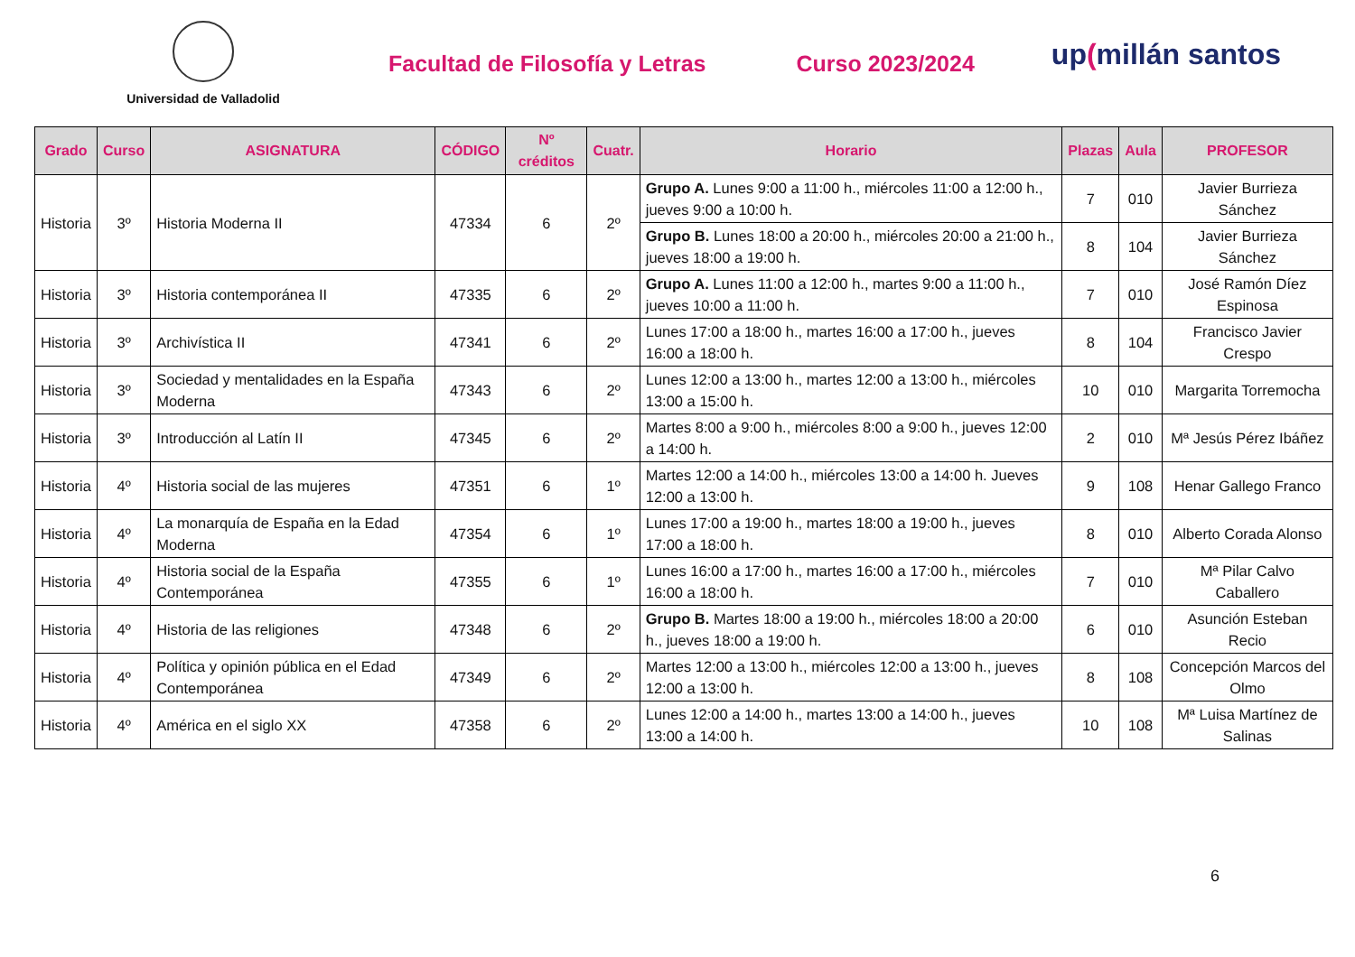Universidad de Valladolid
Facultad de Filosofía y Letras Curso 2023/2024
up(millán santos
| Grado | Curso | ASIGNATURA | CÓDIGO | Nº créditos | Cuatr. | Horario | Plazas | Aula | PROFESOR |
| --- | --- | --- | --- | --- | --- | --- | --- | --- | --- |
| Historia | 3º | Historia Moderna II | 47334 | 6 | 2º | Grupo A. Lunes 9:00 a 11:00 h., miércoles 11:00 a 12:00 h., jueves 9:00 a 10:00 h. | 7 | 010 | Javier Burrieza Sánchez |
| | | | | | | Grupo B. Lunes 18:00 a 20:00 h., miércoles 20:00 a 21:00 h., jueves 18:00 a 19:00 h. | 8 | 104 | Javier Burrieza Sánchez |
| Historia | 3º | Historia contemporánea II | 47335 | 6 | 2º | Grupo A. Lunes 11:00 a 12:00 h., martes 9:00 a 11:00 h., jueves 10:00 a 11:00 h. | 7 | 010 | José Ramón Díez Espinosa |
| Historia | 3º | Archivística II | 47341 | 6 | 2º | Lunes 17:00 a 18:00 h., martes 16:00 a 17:00 h., jueves 16:00 a 18:00 h. | 8 | 104 | Francisco Javier Crespo |
| Historia | 3º | Sociedad y mentalidades en la España Moderna | 47343 | 6 | 2º | Lunes 12:00 a 13:00 h., martes 12:00 a 13:00 h., miércoles 13:00 a 15:00 h. | 10 | 010 | Margarita Torremocha |
| Historia | 3º | Introducción al Latín II | 47345 | 6 | 2º | Martes 8:00 a 9:00 h., miércoles 8:00 a 9:00 h., jueves 12:00 a 14:00 h. | 2 | 010 | Mª Jesús Pérez Ibáñez |
| Historia | 4º | Historia social de las mujeres | 47351 | 6 | 1º | Martes 12:00 a 14:00 h., miércoles 13:00 a 14:00 h. Jueves 12:00 a 13:00 h. | 9 | 108 | Henar Gallego Franco |
| Historia | 4º | La monarquía de España en la Edad Moderna | 47354 | 6 | 1º | Lunes 17:00 a 19:00 h., martes 18:00 a 19:00 h., jueves 17:00 a 18:00 h. | 8 | 010 | Alberto Corada Alonso |
| Historia | 4º | Historia social de la España Contemporánea | 47355 | 6 | 1º | Lunes 16:00 a 17:00 h., martes 16:00 a 17:00 h., miércoles 16:00 a 18:00 h. | 7 | 010 | Mª Pilar Calvo Caballero |
| Historia | 4º | Historia de las religiones | 47348 | 6 | 2º | Grupo B. Martes 18:00 a 19:00 h., miércoles 18:00 a 20:00 h., jueves 18:00 a 19:00 h. | 6 | 010 | Asunción Esteban Recio |
| Historia | 4º | Política y opinión pública en el Edad Contemporánea | 47349 | 6 | 2º | Martes 12:00 a 13:00 h., miércoles 12:00 a 13:00 h., jueves 12:00 a 13:00 h. | 8 | 108 | Concepción Marcos del Olmo |
| Historia | 4º | América en el siglo XX | 47358 | 6 | 2º | Lunes 12:00 a 14:00 h., martes 13:00 a 14:00 h., jueves 13:00 a 14:00 h. | 10 | 108 | Mª Luisa Martínez de Salinas |
6